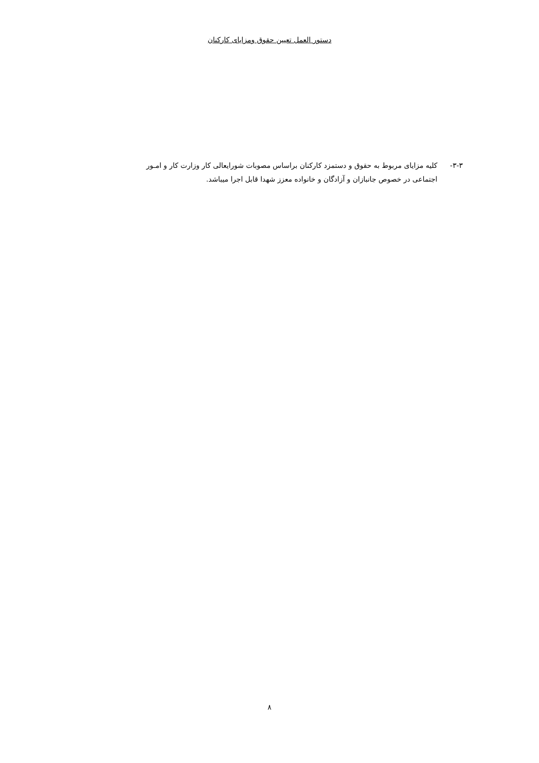دستور العمل تعیین حقوق ومزایای کارکنان
۳-۳- کلیه مزایای مربوط به حقوق و دستمزد کارکنان براساس مصوبات شورایعالی کار وزارت کار و امـور
اجتماعی در خصوص جانبازان و آزادگان و خانواده معزز شهدا قابل اجرا میباشد.
۸